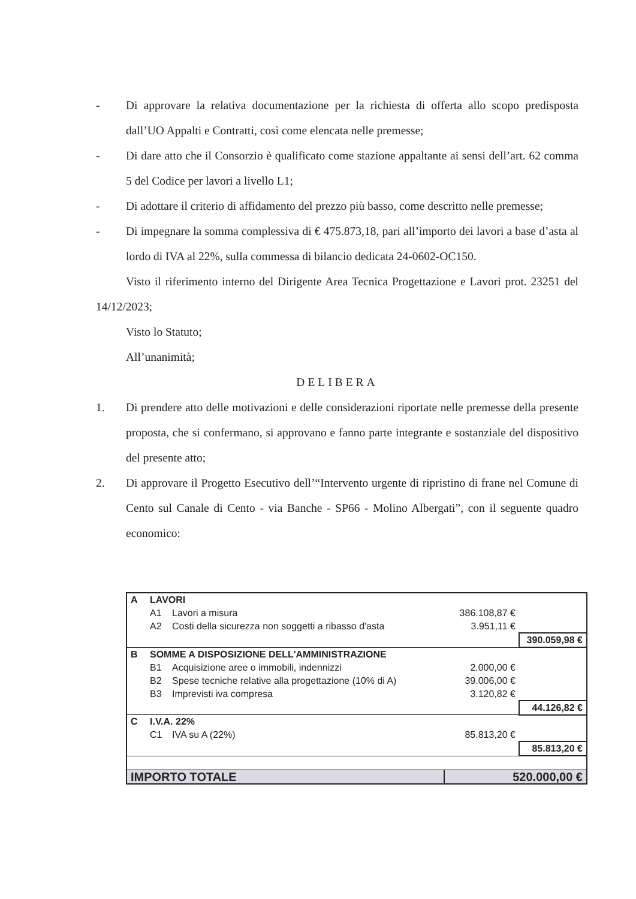- Di approvare la relativa documentazione per la richiesta di offerta allo scopo predisposta dall’UO Appalti e Contratti, così come elencata nelle premesse;
- Di dare atto che il Consorzio è qualificato come stazione appaltante ai sensi dell’art. 62 comma 5 del Codice per lavori a livello L1;
- Di adottare il criterio di affidamento del prezzo più basso, come descritto nelle premesse;
- Di impegnare la somma complessiva di € 475.873,18, pari all’importo dei lavori a base d’asta al lordo di IVA al 22%, sulla commessa di bilancio dedicata 24-0602-OC150.
Visto il riferimento interno del Dirigente Area Tecnica Progettazione e Lavori prot. 23251 del 14/12/2023;
Visto lo Statuto;
All’unanimità;
DELIBERA
1. Di prendere atto delle motivazioni e delle considerazioni riportate nelle premesse della presente proposta, che si confermano, si approvano e fanno parte integrante e sostanziale del dispositivo del presente atto;
2. Di approvare il Progetto Esecutivo dell’“Intervento urgente di ripristino di frane nel Comune di Cento sul Canale di Cento - via Banche - SP66 - Molino Albergati”, con il seguente quadro economico:
| A | LAVORI | | | |
| | A1 | Lavori a misura | 386.108,87 € | |
| | A2 | Costi della sicurezza non soggetti a ribasso d'asta | 3.951,11 € | |
| | | | | 390.059,98 € |
| B | SOMME A DISPOSIZIONE DELL'AMMINISTRAZIONE | | | |
| | B1 | Acquisizione aree o immobili, indennizzi | 2.000,00 € | |
| | B2 | Spese tecniche relative alla progettazione (10% di A) | 39.006,00 € | |
| | B3 | Imprevisti iva compresa | 3.120,82 € | |
| | | | | 44.126,82 € |
| C | I.V.A. 22% | | | |
| | C1 | IVA su A (22%) | 85.813,20 € | |
| | | | | 85.813,20 € |
| IMPORTO TOTALE | | | 520.000,00 € | |